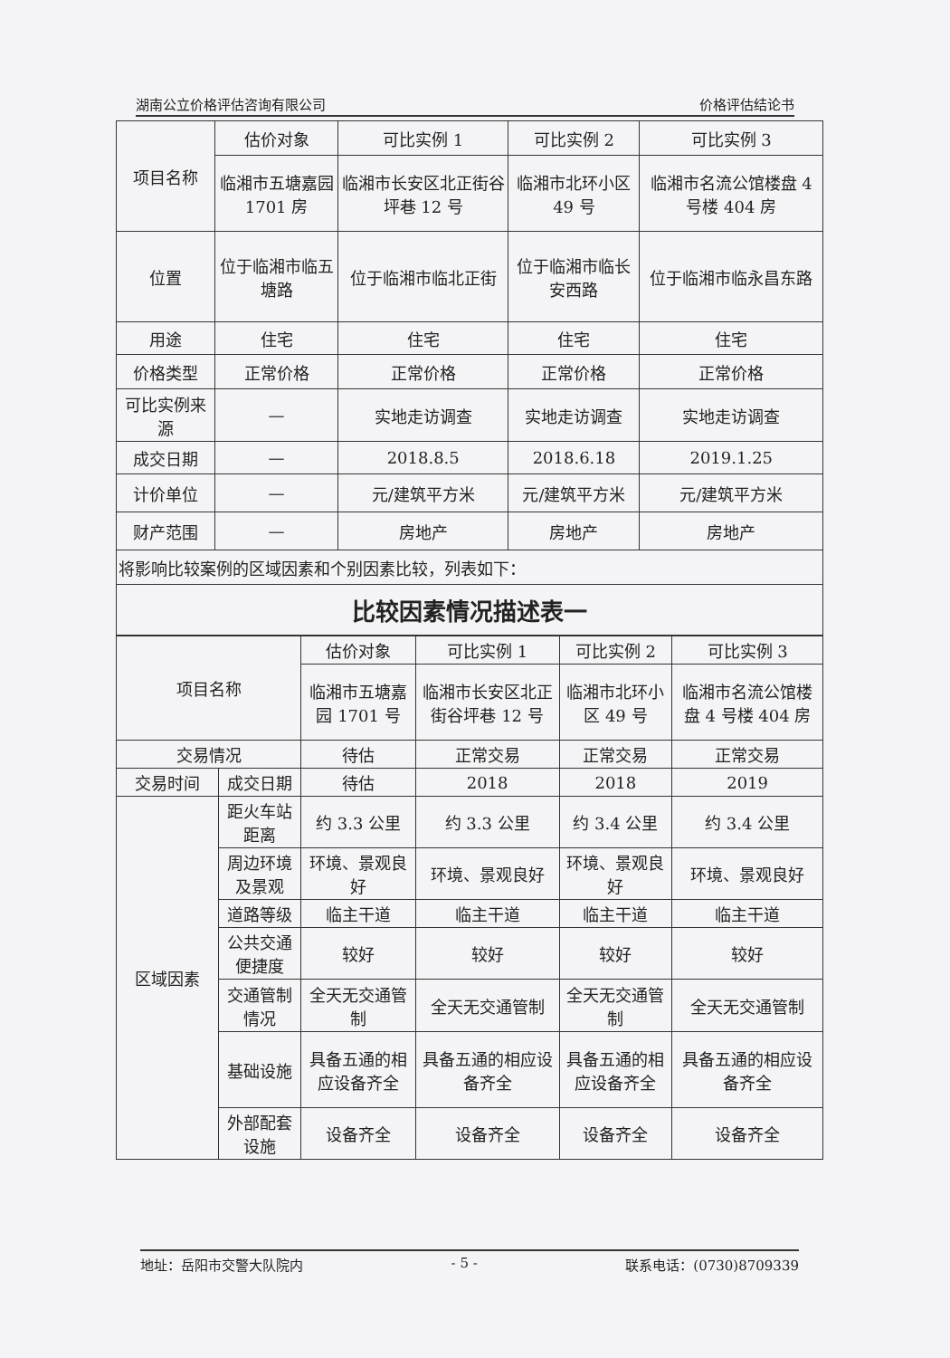湖南公立价格评估咨询有限公司 价格评估结论书
| 项目名称 | 估价对象 | 可比实例 1 | 可比实例 2 | 可比实例 3 |
| | 临湘市五塘嘉园 1701 房 | 临湘市长安区北正街谷坪巷 12 号 | 临湘市北环小区 49 号 | 临湘市名流公馆楼盘 4 号楼 404 房 |
| 位置 | 位于临湘市临五塘路 | 位于临湘市临北正街 | 位于临湘市临长安西路 | 位于临湘市临永昌东路 |
| 用途 | 住宅 | 住宅 | 住宅 | 住宅 |
| 价格类型 | 正常价格 | 正常价格 | 正常价格 | 正常价格 |
| 可比实例来源 | — | 实地走访调查 | 实地走访调查 | 实地走访调查 |
| 成交日期 | — | 2018.8.5 | 2018.6.18 | 2019.1.25 |
| 计价单位 | — | 元/建筑平方米 | 元/建筑平方米 | 元/建筑平方米 |
| 财产范围 | — | 房地产 | 房地产 | 房地产 |
| 将影响比较案例的区域因素和个别因素比较，列表如下： | | | | |
| 比较因素情况描述表一 | | | | |
| 项目名称 | | 估价对象 | 可比实例 1 | 可比实例 2 | 可比实例 3 |
| | | 临湘市五塘嘉园 1701 号 | 临湘市长安区北正街谷坪巷 12 号 | 临湘市北环小区 49 号 | 临湘市名流公馆楼盘 4 号楼 404 房 |
| 交易情况 | | 待估 | 正常交易 | 正常交易 | 正常交易 |
| 交易时间 | 成交日期 | 待估 | 2018 | 2018 | 2019 |
| 区域因素 | 距火车站距离 | 约 3.3 公里 | 约 3.3 公里 | 约 3.4 公里 | 约 3.4 公里 |
| | 周边环境及景观 | 环境、景观良好 | 环境、景观良好 | 环境、景观良好 | 环境、景观良好 |
| | 道路等级 | 临主干道 | 临主干道 | 临主干道 | 临主干道 |
| | 公共交通便捷度 | 较好 | 较好 | 较好 | 较好 |
| | 交通管制情况 | 全天无交通管制 | 全天无交通管制 | 全天无交通管制 | 全天无交通管制 |
| | 基础设施 | 具备五通的相应设备齐全 | 具备五通的相应设备齐全 | 具备五通的相应设备齐全 | 具备五通的相应设备齐全 |
| | 外部配套设施 | 设备齐全 | 设备齐全 | 设备齐全 | 设备齐全 |
地址：岳阳市交警大队院内 - 5 - 联系电话：(0730)8709339